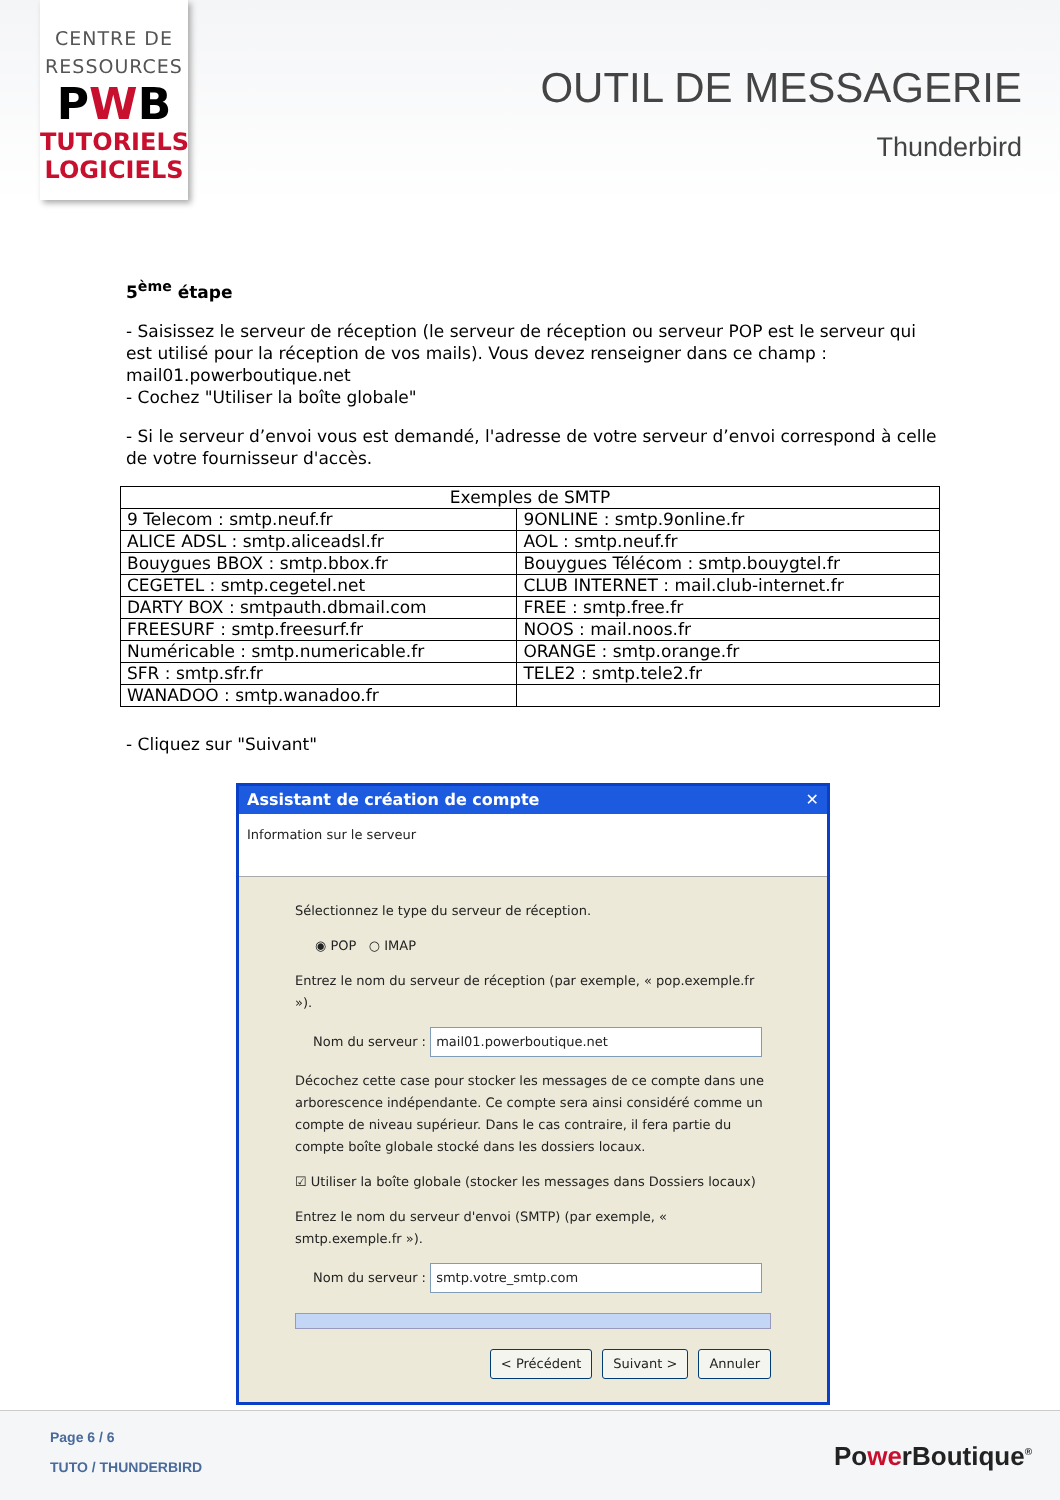CENTRE DE
RESSOURCES
PWB
TUTORIELS
LOGICIELS
OUTIL DE MESSAGERIE
Thunderbird
5<sup>ème</sup> étape
- Saisissez le serveur de réception (le serveur de réception ou serveur POP est le serveur qui est utilisé pour la réception de vos mails). Vous devez renseigner dans ce champ : mail01.powerboutique.net
- Cochez "Utiliser la boîte globale"
- Si le serveur d’envoi vous est demandé, l'adresse de votre serveur d’envoi correspond à celle de votre fournisseur d'accès.
| Exemples de SMTP | |
| --- | --- |
| 9 Telecom : smtp.neuf.fr | 9ONLINE : smtp.9online.fr |
| ALICE ADSL : smtp.aliceadsl.fr | AOL : smtp.neuf.fr |
| Bouygues BBOX : smtp.bbox.fr | Bouygues Télécom : smtp.bouygtel.fr |
| CEGETEL : smtp.cegetel.net | CLUB INTERNET : mail.club-internet.fr |
| DARTY BOX : smtpauth.dbmail.com | FREE : smtp.free.fr |
| FREESURF : smtp.freesurf.fr | NOOS : mail.noos.fr |
| Numéricable : smtp.numericable.fr | ORANGE : smtp.orange.fr |
| SFR : smtp.sfr.fr | TELE2 : smtp.tele2.fr |
| WANADOO : smtp.wanadoo.fr | |
- Cliquez sur "Suivant"
Assistant de création de compte ✕
Information sur le serveur
Sélectionnez le type du serveur de réception.
◉ POP ○ IMAP
Entrez le nom du serveur de réception (par exemple, « pop.exemple.fr »).
Nom du serveur : mail01.powerboutique.net
Décochez cette case pour stocker les messages de ce compte dans une arborescence indépendante. Ce compte sera ainsi considéré comme un compte de niveau supérieur. Dans le cas contraire, il fera partie du compte boîte globale stocké dans les dossiers locaux.
☑ Utiliser la boîte globale (stocker les messages dans Dossiers locaux)
Entrez le nom du serveur d'envoi (SMTP) (par exemple, « smtp.exemple.fr »).
Nom du serveur : smtp.votre_smtp.com
< Précédent Suivant > Annuler
Page 6 / 6
TUTO / THUNDERBIRD PowerBoutique<sup>®</sup>